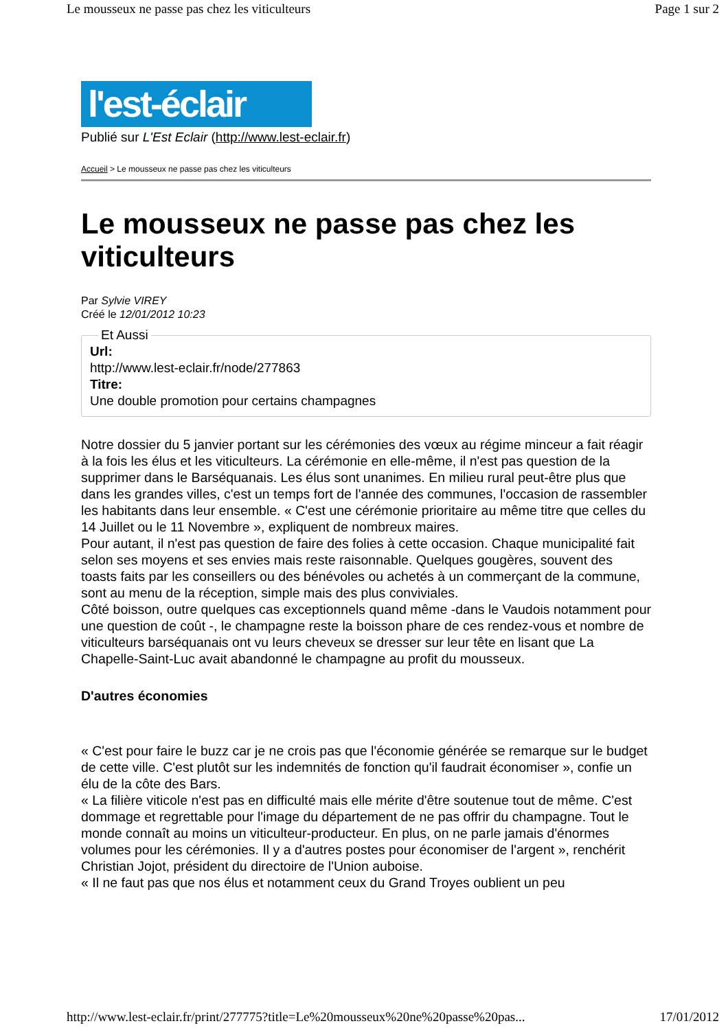Le mousseux ne passe pas chez les viticulteurs Page 1 sur 2
l'est-éclair
Publié sur L'Est Eclair (http://www.lest-eclair.fr)
Accueil > Le mousseux ne passe pas chez les viticulteurs
Le mousseux ne passe pas chez les viticulteurs
Par Sylvie VIREY
Créé le 12/01/2012 10:23
Et Aussi Url:
http://www.lest-eclair.fr/node/277863
Titre:
Une double promotion pour certains champagnes
Notre dossier du 5 janvier portant sur les cérémonies des vœux au régime minceur a fait réagir à la fois les élus et les viticulteurs. La cérémonie en elle-même, il n'est pas question de la supprimer dans le Barséquanais. Les élus sont unanimes. En milieu rural peut-être plus que dans les grandes villes, c'est un temps fort de l'année des communes, l'occasion de rassembler les habitants dans leur ensemble. « C'est une cérémonie prioritaire au même titre que celles du 14 Juillet ou le 11 Novembre », expliquent de nombreux maires.
Pour autant, il n'est pas question de faire des folies à cette occasion. Chaque municipalité fait selon ses moyens et ses envies mais reste raisonnable. Quelques gougères, souvent des toasts faits par les conseillers ou des bénévoles ou achetés à un commerçant de la commune, sont au menu de la réception, simple mais des plus conviviales.
Côté boisson, outre quelques cas exceptionnels quand même -dans le Vaudois notamment pour une question de coût -, le champagne reste la boisson phare de ces rendez-vous et nombre de viticulteurs barséquanais ont vu leurs cheveux se dresser sur leur tête en lisant que La Chapelle-Saint-Luc avait abandonné le champagne au profit du mousseux.
D'autres économies
« C'est pour faire le buzz car je ne crois pas que l'économie générée se remarque sur le budget de cette ville. C'est plutôt sur les indemnités de fonction qu'il faudrait économiser », confie un élu de la côte des Bars.
« La filière viticole n'est pas en difficulté mais elle mérite d'être soutenue tout de même. C'est dommage et regrettable pour l'image du département de ne pas offrir du champagne. Tout le monde connaît au moins un viticulteur-producteur. En plus, on ne parle jamais d'énormes volumes pour les cérémonies. Il y a d'autres postes pour économiser de l'argent », renchérit Christian Jojot, président du directoire de l'Union auboise.
« Il ne faut pas que nos élus et notamment ceux du Grand Troyes oublient un peu
http://www.lest-eclair.fr/print/277775?title=Le%20mousseux%20ne%20passe%20pas... 17/01/2012